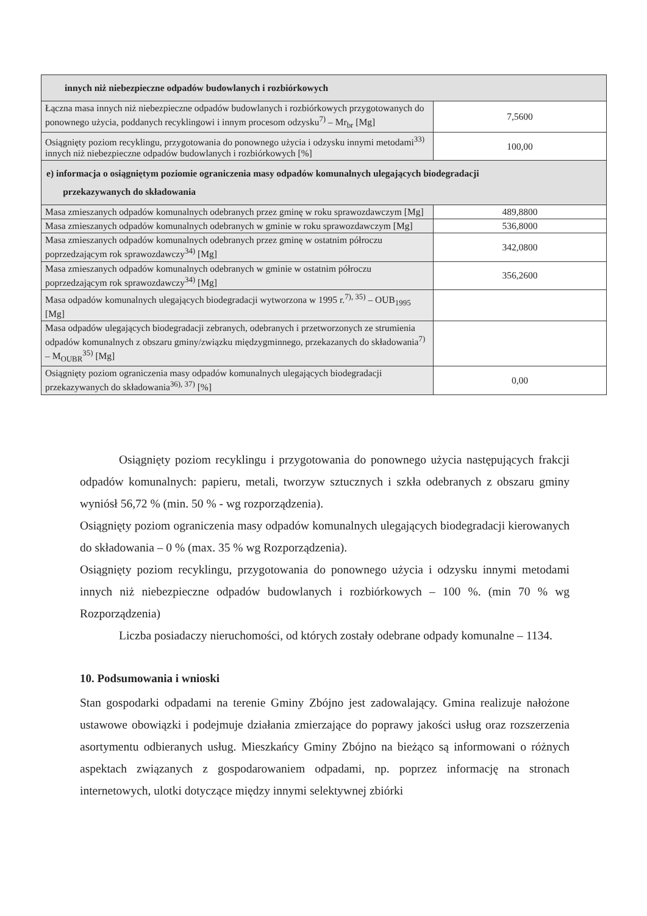| innych niż niebezpieczne odpadów budowlanych i rozbiórkowych | |
| Łączna masa innych niż niebezpieczne odpadów budowlanych i rozbiórkowych przygotowanych do ponownego użycia, poddanych recyklingowi i innym procesom odzysku<sup>7)</sup> – Mr<sub>br</sub> [Mg] | 7,5600 |
| Osiągnięty poziom recyklingu, przygotowania do ponownego użycia i odzysku innymi metodami<sup>33)</sup> innych niż niebezpieczne odpadów budowlanych i rozbiórkowych [%] | 100,00 |
| e) informacja o osiągniętym poziomie ograniczenia masy odpadów komunalnych ulegających biodegradacji przekazywanych do składowania | |
| Masa zmieszanych odpadów komunalnych odebranych przez gminę w roku sprawozdawczym [Mg] | 489,8800 |
| Masa zmieszanych odpadów komunalnych odebranych w gminie w roku sprawozdawczym [Mg] | 536,8000 |
| Masa zmieszanych odpadów komunalnych odebranych przez gminę w ostatnim półroczu poprzedzającym rok sprawozdawczy<sup>34)</sup> [Mg] | 342,0800 |
| Masa zmieszanych odpadów komunalnych odebranych w gminie w ostatnim półroczu poprzedzającym rok sprawozdawczy<sup>34)</sup> [Mg] | 356,2600 |
| Masa odpadów komunalnych ulegających biodegradacji wytworzona w 1995 r.<sup>7), 35)</sup> – OUB<sub>1995</sub> [Mg] | |
| Masa odpadów ulegających biodegradacji zebranych, odebranych i przetworzonych ze strumienia odpadów komunalnych z obszaru gminy/związku międzygminnego, przekazanych do składowania<sup>7)</sup> – M<sub>OUBR</sub><sup>35)</sup> [Mg] | |
| Osiągnięty poziom ograniczenia masy odpadów komunalnych ulegających biodegradacji przekazywanych do składowania<sup>36), 37)</sup> [%] | 0,00 |
Osiągnięty poziom recyklingu i przygotowania do ponownego użycia następujących frakcji odpadów komunalnych: papieru, metali, tworzyw sztucznych i szkła odebranych z obszaru gminy wyniósł 56,72 % (min. 50 % - wg rozporządzenia).
Osiągnięty poziom ograniczenia masy odpadów komunalnych ulegających biodegradacji kierowanych do składowania – 0 % (max. 35 % wg Rozporządzenia).
Osiągnięty poziom recyklingu, przygotowania do ponownego użycia i odzysku innymi metodami innych niż niebezpieczne odpadów budowlanych i rozbiórkowych – 100 %. (min 70 % wg Rozporządzenia)
Liczba posiadaczy nieruchomości, od których zostały odebrane odpady komunalne – 1134.
10. Podsumowania i wnioski
Stan gospodarki odpadami na terenie Gminy Zbójno jest zadowalający. Gmina realizuje nałożone ustawowe obowiązki i podejmuje działania zmierzające do poprawy jakości usług oraz rozszerzenia asortymentu odbieranych usług. Mieszkańcy Gminy Zbójno na bieżąco są informowani o różnych aspektach związanych z gospodarowaniem odpadami, np. poprzez informację na stronach internetowych, ulotki dotyczące między innymi selektywnej zbiórki